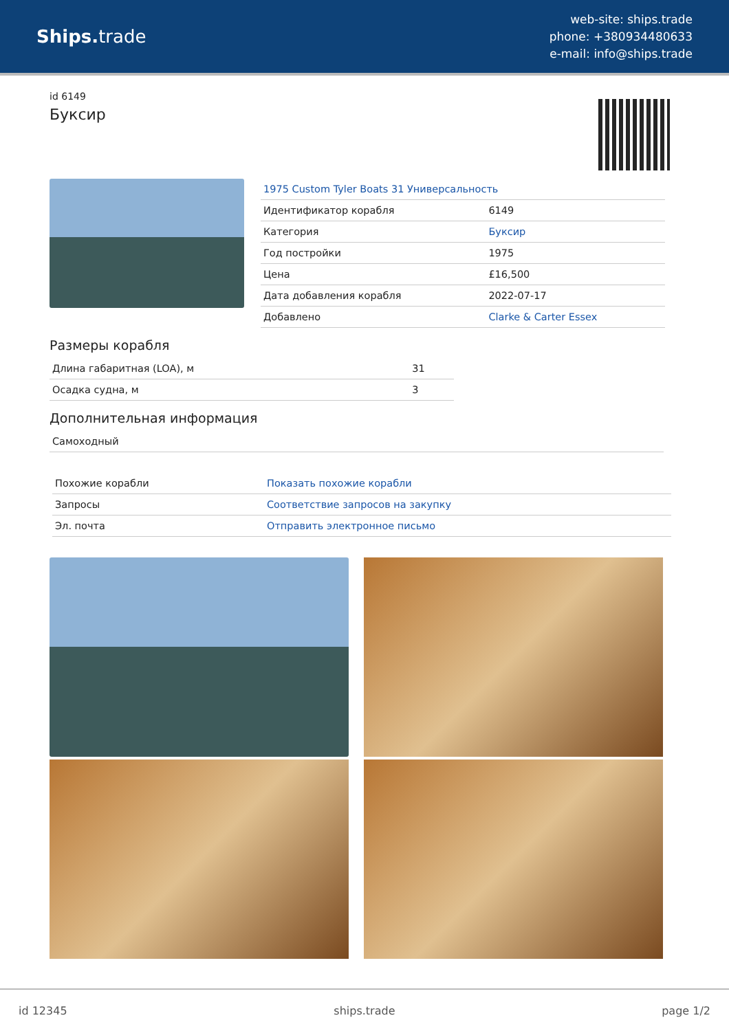Ships. trade
web-site: ships.trade
phone: +380934480633
e-mail: info@ships.trade
id 6149
Буксир
| 1975 Custom Tyler Boats 31 Универсальность | |
| Идентификатор корабля | 6149 |
| Категория | Буксир |
| Год постройки | 1975 |
| Цена | £16,500 |
| Дата добавления корабля | 2022-07-17 |
| Добавлено | Clarke & Carter Essex |
Размеры корабля
| Длина габаритная (LOA), м | 31 |
| Осадка судна, м | 3 |
Дополнительная информация
| Самоходный |
| Похожие корабли | Показать похожие корабли |
| Запросы | Соответствие запросов на закупку |
| Эл. почта | Отправить электронное письмо |
id 12345 ships.trade page 1/2